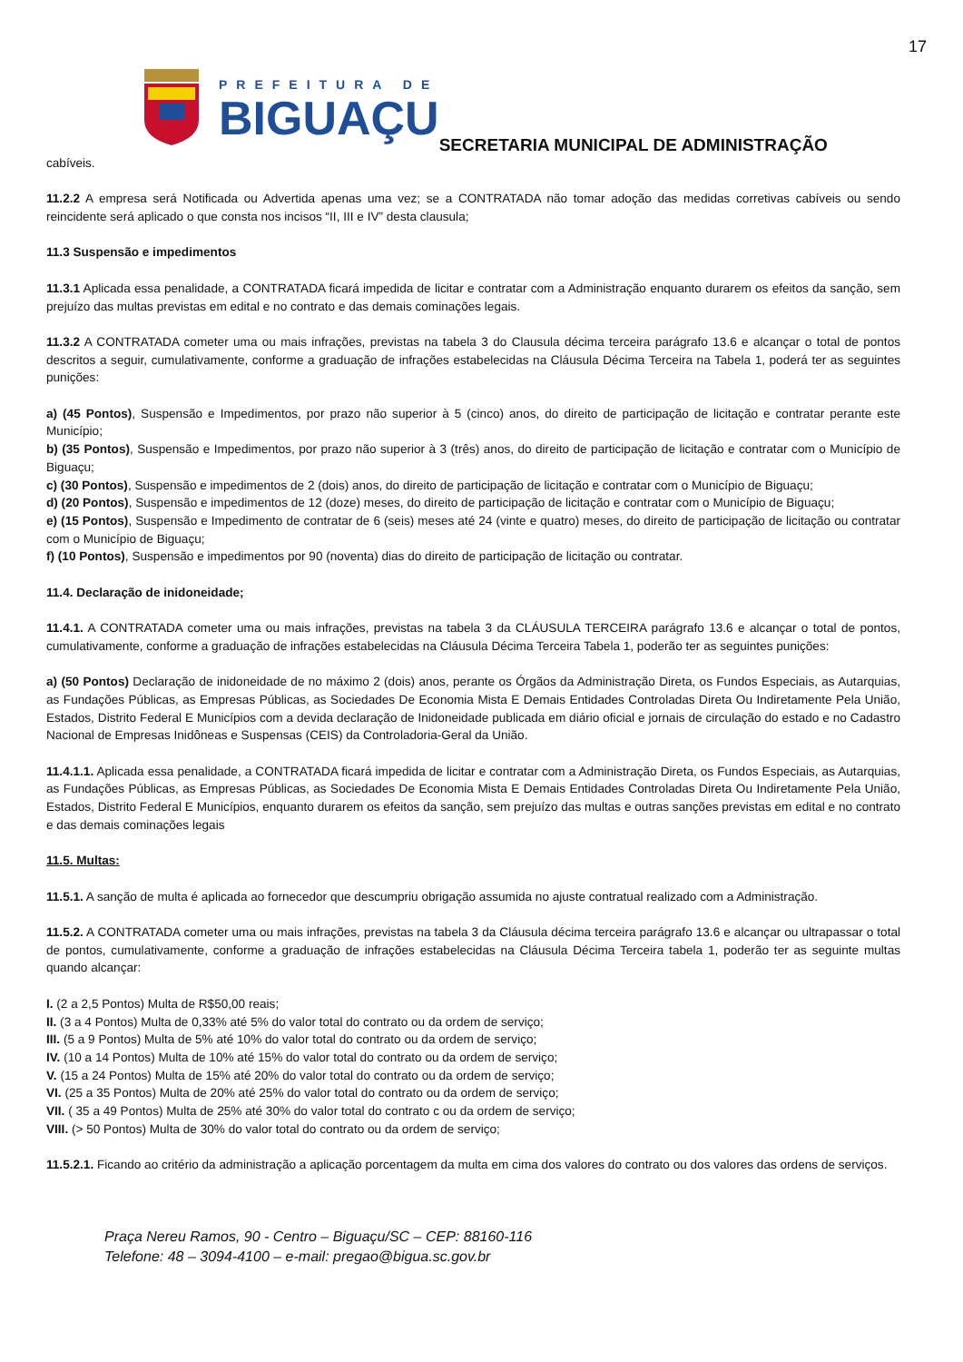17
PREFEITURA DE
BIGUAÇU
SECRETARIA MUNICIPAL DE ADMINISTRAÇÃO
cabíveis.
11.2.2 A empresa será Notificada ou Advertida apenas uma vez; se a CONTRATADA não tomar adoção das medidas corretivas cabíveis ou sendo reincidente será aplicado o que consta nos incisos “II, III e IV” desta clausula;
11.3 Suspensão e impedimentos
11.3.1 Aplicada essa penalidade, a CONTRATADA ficará impedida de licitar e contratar com a Administração enquanto durarem os efeitos da sanção, sem prejuízo das multas previstas em edital e no contrato e das demais cominações legais.
11.3.2 A CONTRATADA cometer uma ou mais infrações, previstas na tabela 3 do Clausula décima terceira parágrafo 13.6 e alcançar o total de pontos descritos a seguir, cumulativamente, conforme a graduação de infrações estabelecidas na Cláusula Décima Terceira na Tabela 1, poderá ter as seguintes punições:
a) (45 Pontos), Suspensão e Impedimentos, por prazo não superior à 5 (cinco) anos, do direito de participação de licitação e contratar perante este Município;
b) (35 Pontos), Suspensão e Impedimentos, por prazo não superior à 3 (três) anos, do direito de participação de licitação e contratar com o Município de Biguaçu;
c) (30 Pontos), Suspensão e impedimentos de 2 (dois) anos, do direito de participação de licitação e contratar com o Município de Biguaçu;
d) (20 Pontos), Suspensão e impedimentos de 12 (doze) meses, do direito de participação de licitação e contratar com o Município de Biguaçu;
e) (15 Pontos), Suspensão e Impedimento de contratar de 6 (seis) meses até 24 (vinte e quatro) meses, do direito de participação de licitação ou contratar com o Município de Biguaçu;
f) (10 Pontos), Suspensão e impedimentos por 90 (noventa) dias do direito de participação de licitação ou contratar.
11.4. Declaração de inidoneidade;
11.4.1. A CONTRATADA cometer uma ou mais infrações, previstas na tabela 3 da CLÁUSULA TERCEIRA parágrafo 13.6 e alcançar o total de pontos, cumulativamente, conforme a graduação de infrações estabelecidas na Cláusula Décima Terceira Tabela 1, poderão ter as seguintes punições:
a) (50 Pontos) Declaração de inidoneidade de no máximo 2 (dois) anos, perante os Órgãos da Administração Direta, os Fundos Especiais, as Autarquias, as Fundações Públicas, as Empresas Públicas, as Sociedades De Economia Mista E Demais Entidades Controladas Direta Ou Indiretamente Pela União, Estados, Distrito Federal E Municípios com a devida declaração de Inidoneidade publicada em diário oficial e jornais de circulação do estado e no Cadastro Nacional de Empresas Inidôneas e Suspensas (CEIS) da Controladoria-Geral da União.
11.4.1.1. Aplicada essa penalidade, a CONTRATADA ficará impedida de licitar e contratar com a Administração Direta, os Fundos Especiais, as Autarquias, as Fundações Públicas, as Empresas Públicas, as Sociedades De Economia Mista E Demais Entidades Controladas Direta Ou Indiretamente Pela União, Estados, Distrito Federal E Municípios, enquanto durarem os efeitos da sanção, sem prejuízo das multas e outras sanções previstas em edital e no contrato e das demais cominações legais
11.5. Multas:
11.5.1. A sanção de multa é aplicada ao fornecedor que descumpriu obrigação assumida no ajuste contratual realizado com a Administração.
11.5.2. A CONTRATADA cometer uma ou mais infrações, previstas na tabela 3 da Cláusula décima terceira parágrafo 13.6 e alcançar ou ultrapassar o total de pontos, cumulativamente, conforme a graduação de infrações estabelecidas na Cláusula Décima Terceira tabela 1, poderão ter as seguinte multas quando alcançar:
I. (2 a 2,5 Pontos) Multa de R$50,00 reais;
II. (3 a 4 Pontos) Multa de 0,33% até 5% do valor total do contrato ou da ordem de serviço;
III. (5 a 9 Pontos) Multa de 5% até 10% do valor total do contrato ou da ordem de serviço;
IV. (10 a 14 Pontos) Multa de 10% até 15% do valor total do contrato ou da ordem de serviço;
V. (15 a 24 Pontos) Multa de 15% até 20% do valor total do contrato ou da ordem de serviço;
VI. (25 a 35 Pontos) Multa de 20% até 25% do valor total do contrato ou da ordem de serviço;
VII. ( 35 a 49 Pontos) Multa de 25% até 30% do valor total do contrato c ou da ordem de serviço;
VIII. (> 50 Pontos) Multa de 30% do valor total do contrato ou da ordem de serviço;
11.5.2.1. Ficando ao critério da administração a aplicação porcentagem da multa em cima dos valores do contrato ou dos valores das ordens de serviços.
Praça Nereu Ramos, 90 - Centro – Biguaçu/SC – CEP: 88160-116
Telefone: 48 – 3094-4100 – e-mail: pregao@bigua.sc.gov.br